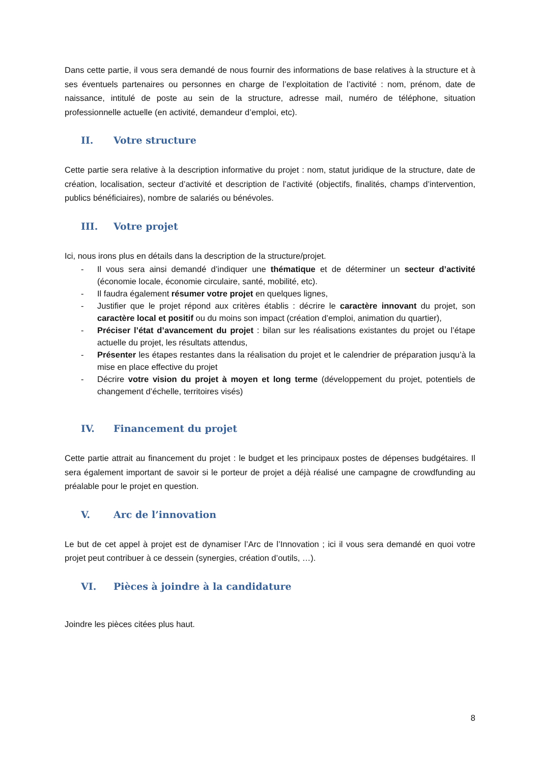Dans cette partie, il vous sera demandé de nous fournir des informations de base relatives à la structure et à ses éventuels partenaires ou personnes en charge de l’exploitation de l’activité : nom, prénom, date de naissance, intitulé de poste au sein de la structure, adresse mail, numéro de téléphone, situation professionnelle actuelle (en activité, demandeur d’emploi, etc).
II. Votre structure
Cette partie sera relative à la description informative du projet : nom, statut juridique de la structure, date de création, localisation, secteur d’activité et description de l’activité (objectifs, finalités, champs d’intervention, publics bénéficiaires), nombre de salariés ou bénévoles.
III. Votre projet
Ici, nous irons plus en détails dans la description de la structure/projet.
- Il vous sera ainsi demandé d’indiquer une thématique et de déterminer un secteur d’activité (économie locale, économie circulaire, santé, mobilité, etc).
- Il faudra également résumer votre projet en quelques lignes,
- Justifier que le projet répond aux critères établis : décrire le caractère innovant du projet, son caractère local et positif ou du moins son impact (création d’emploi, animation du quartier),
- Préciser l’état d’avancement du projet : bilan sur les réalisations existantes du projet ou l’étape actuelle du projet, les résultats attendus,
- Présenter les étapes restantes dans la réalisation du projet et le calendrier de préparation jusqu’à la mise en place effective du projet
- Décrire votre vision du projet à moyen et long terme (développement du projet, potentiels de changement d’échelle, territoires visés)
IV. Financement du projet
Cette partie attrait au financement du projet : le budget et les principaux postes de dépenses budgétaires. Il sera également important de savoir si le porteur de projet a déjà réalisé une campagne de crowdfunding au préalable pour le projet en question.
V. Arc de l’innovation
Le but de cet appel à projet est de dynamiser l’Arc de l’Innovation ; ici il vous sera demandé en quoi votre projet peut contribuer à ce dessein (synergies, création d’outils, …).
VI. Pièces à joindre à la candidature
Joindre les pièces citées plus haut.
8